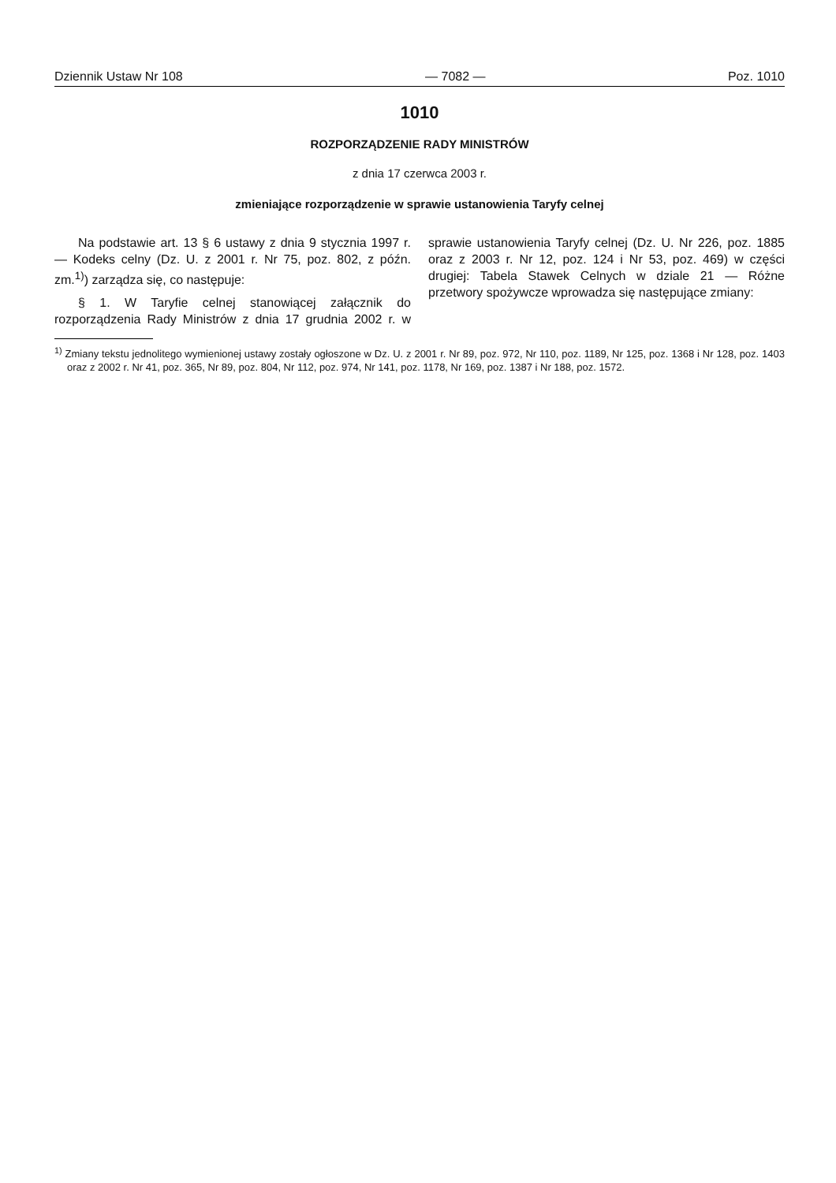Dziennik Ustaw Nr 108 — 7082 — Poz. 1010
1010
ROZPORZĄDZENIE RADY MINISTRÓW
z dnia 17 czerwca 2003 r.
zmieniające rozporządzenie w sprawie ustanowienia Taryfy celnej
Na podstawie art. 13 § 6 ustawy z dnia 9 stycznia 1997 r. — Kodeks celny (Dz. U. z 2001 r. Nr 75, poz. 802, z późn. zm.<sup>1)</sup>) zarządza się, co następuje:
§ 1. W Taryfie celnej stanowiącej załącznik do rozporządzenia Rady Ministrów z dnia 17 grudnia 2002 r. w sprawie ustanowienia Taryfy celnej (Dz. U. Nr 226, poz. 1885 oraz z 2003 r. Nr 12, poz. 124 i Nr 53, poz. 469) w części drugiej: Tabela Stawek Celnych w dziale 21 — Różne przetwory spożywcze wprowadza się następujące zmiany:
<sup>1)</sup> Zmiany tekstu jednolitego wymienionej ustawy zostały ogłoszone w Dz. U. z 2001 r. Nr 89, poz. 972, Nr 110, poz. 1189, Nr 125, poz. 1368 i Nr 128, poz. 1403 oraz z 2002 r. Nr 41, poz. 365, Nr 89, poz. 804, Nr 112, poz. 974, Nr 141, poz. 1178, Nr 169, poz. 1387 i Nr 188, poz. 1572.